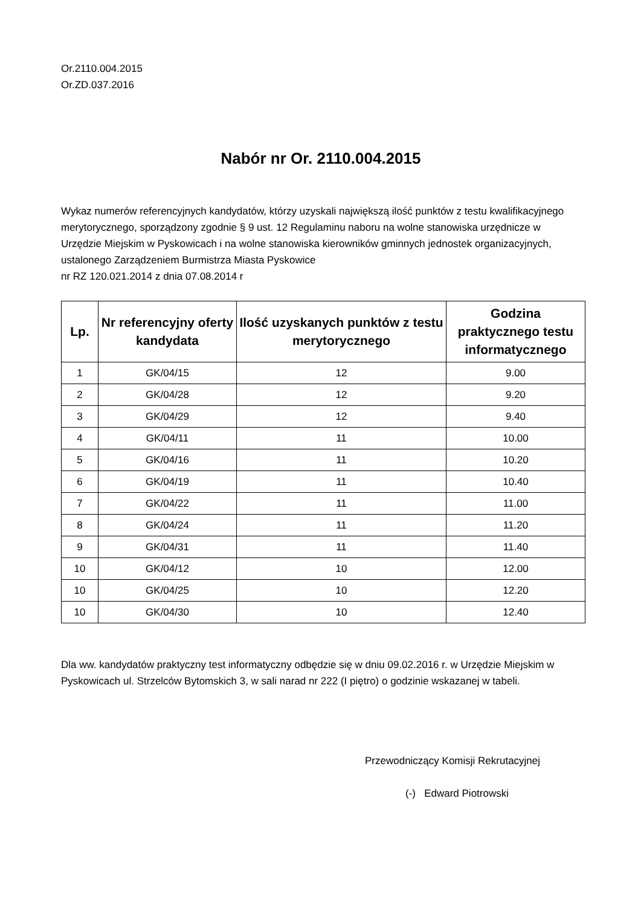Or.2110.004.2015
Or.ZD.037.2016
Nabór nr Or. 2110.004.2015
Wykaz numerów referencyjnych kandydatów, którzy uzyskali największą ilość punktów z testu kwalifikacyjnego merytorycznego, sporządzony zgodnie § 9 ust. 12 Regulaminu naboru na wolne stanowiska urzędnicze w Urzędzie Miejskim w Pyskowicach i na wolne stanowiska kierowników gminnych jednostek organizacyjnych, ustalonego Zarządzeniem Burmistrza Miasta Pyskowice
nr RZ 120.021.2014 z dnia 07.08.2014 r
| Lp. | Nr referencyjny oferty kandydata | Ilość uzyskanych punktów z testu merytorycznego | Godzina praktycznego testu informatycznego |
| --- | --- | --- | --- |
| 1 | GK/04/15 | 12 | 9.00 |
| 2 | GK/04/28 | 12 | 9.20 |
| 3 | GK/04/29 | 12 | 9.40 |
| 4 | GK/04/11 | 11 | 10.00 |
| 5 | GK/04/16 | 11 | 10.20 |
| 6 | GK/04/19 | 11 | 10.40 |
| 7 | GK/04/22 | 11 | 11.00 |
| 8 | GK/04/24 | 11 | 11.20 |
| 9 | GK/04/31 | 11 | 11.40 |
| 10 | GK/04/12 | 10 | 12.00 |
| 10 | GK/04/25 | 10 | 12.20 |
| 10 | GK/04/30 | 10 | 12.40 |
Dla ww. kandydatów praktyczny test informatyczny odbędzie się w dniu 09.02.2016 r. w Urzędzie Miejskim w Pyskowicach ul. Strzelców Bytomskich 3, w sali narad nr 222 (I piętro) o godzinie wskazanej w tabeli.
Przewodniczący Komisji Rekrutacyjnej
(-) Edward Piotrowski